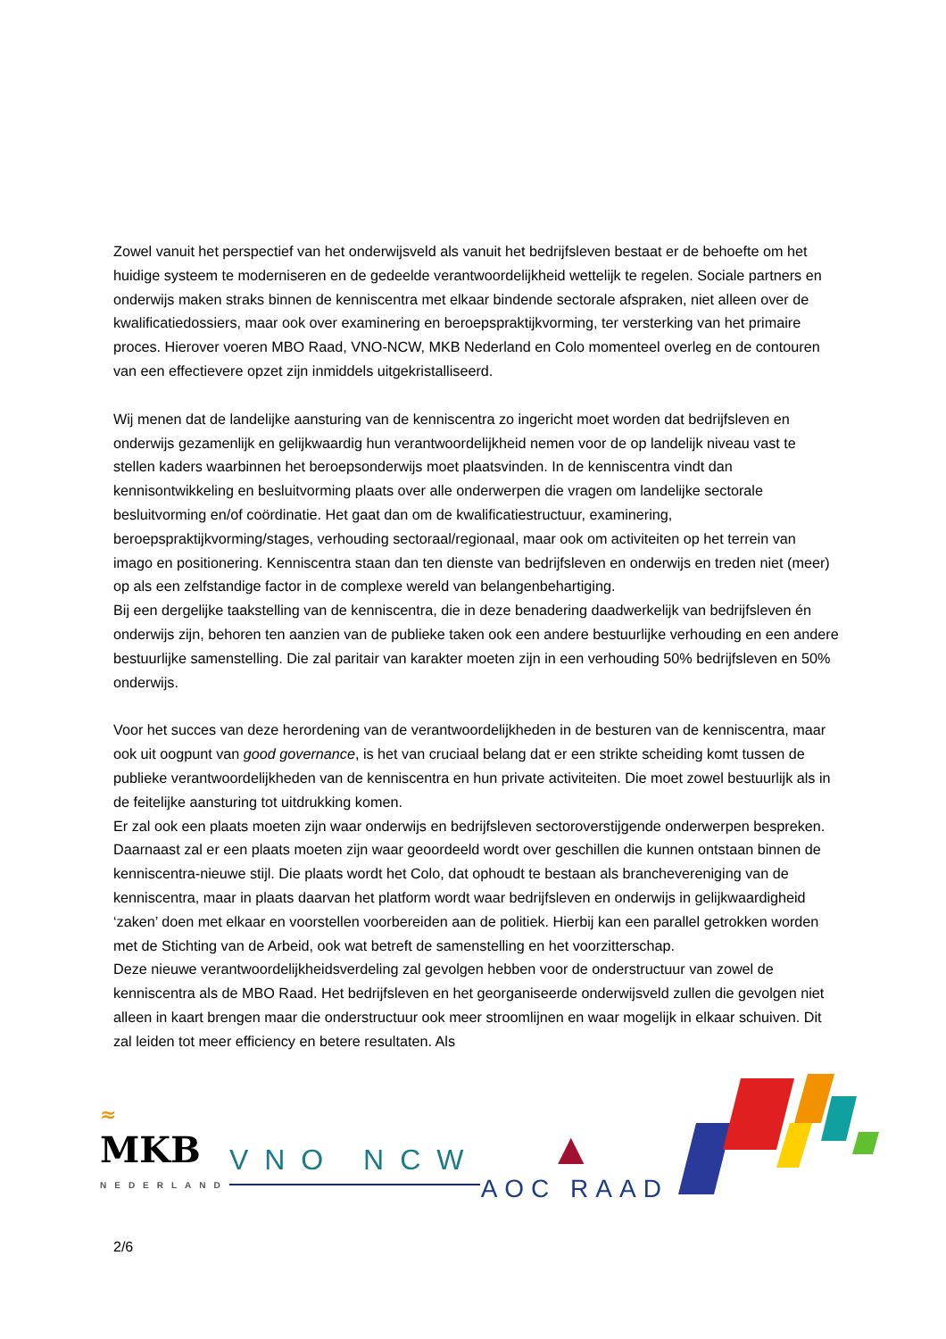Zowel vanuit het perspectief van het onderwijsveld als vanuit het bedrijfsleven bestaat er de behoefte om het huidige systeem te moderniseren en de gedeelde verantwoordelijkheid wettelijk te regelen. Sociale partners en onderwijs maken straks binnen de kenniscentra met elkaar bindende sectorale afspraken, niet alleen over de kwalificatiedossiers, maar ook over examinering en beroepspraktijkvorming, ter versterking van het primaire proces. Hierover voeren MBO Raad, VNO-NCW, MKB Nederland en Colo momenteel overleg en de contouren van een effectievere opzet zijn inmiddels uitgekristalliseerd.
Wij menen dat de landelijke aansturing van de kenniscentra zo ingericht moet worden dat bedrijfsleven en onderwijs gezamenlijk en gelijkwaardig hun verantwoordelijkheid nemen voor de op landelijk niveau vast te stellen kaders waarbinnen het beroepsonderwijs moet plaatsvinden. In de kenniscentra vindt dan kennisontwikkeling en besluitvorming plaats over alle onderwerpen die vragen om landelijke sectorale besluitvorming en/of coördinatie. Het gaat dan om de kwalificatiestructuur, examinering, beroepspraktijkvorming/stages, verhouding sectoraal/regionaal, maar ook om activiteiten op het terrein van imago en positionering. Kenniscentra staan dan ten dienste van bedrijfsleven en onderwijs en treden niet (meer) op als een zelfstandige factor in de complexe wereld van belangenbehartiging.
Bij een dergelijke taakstelling van de kenniscentra, die in deze benadering daadwerkelijk van bedrijfsleven én onderwijs zijn, behoren ten aanzien van de publieke taken ook een andere bestuurlijke verhouding en een andere bestuurlijke samenstelling. Die zal paritair van karakter moeten zijn in een verhouding 50% bedrijfsleven en 50% onderwijs.
Voor het succes van deze herordening van de verantwoordelijkheden in de besturen van de kenniscentra, maar ook uit oogpunt van good governance, is het van cruciaal belang dat er een strikte scheiding komt tussen de publieke verantwoordelijkheden van de kenniscentra en hun private activiteiten. Die moet zowel bestuurlijk als in de feitelijke aansturing tot uitdrukking komen.
Er zal ook een plaats moeten zijn waar onderwijs en bedrijfsleven sectoroverstijgende onderwerpen bespreken. Daarnaast zal er een plaats moeten zijn waar geoordeeld wordt over geschillen die kunnen ontstaan binnen de kenniscentra-nieuwe stijl. Die plaats wordt het Colo, dat ophoudt te bestaan als branchevereniging van de kenniscentra, maar in plaats daarvan het platform wordt waar bedrijfsleven en onderwijs in gelijkwaardigheid ‘zaken’ doen met elkaar en voorstellen voorbereiden aan de politiek. Hierbij kan een parallel getrokken worden met de Stichting van de Arbeid, ook wat betreft de samenstelling en het voorzitterschap.
Deze nieuwe verantwoordelijkheidsverdeling zal gevolgen hebben voor de onderstructuur van zowel de kenniscentra als de MBO Raad. Het bedrijfsleven en het georganiseerde onderwijsveld zullen die gevolgen niet alleen in kaart brengen maar die onderstructuur ook meer stroomlijnen en waar mogelijk in elkaar schuiven. Dit zal leiden tot meer efficiency en betere resultaten. Als
≈
MKB
NEDERLAND
VNO NCW
▲
AOC RAAD
2/6